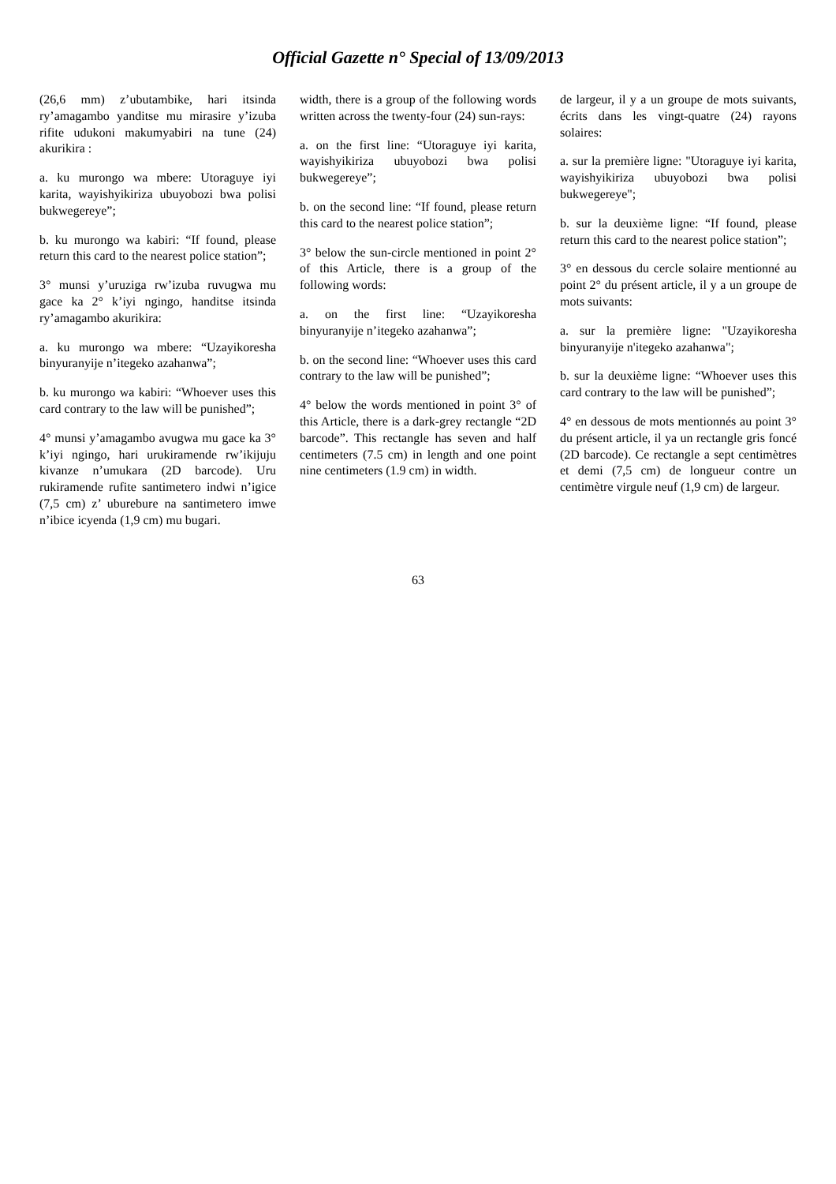Official Gazette n° Special of 13/09/2013
(26,6 mm) z’ubutambike, hari itsinda ry’amagambo yanditse mu mirasire y’izuba rifite udukoni makumyabiri na tune (24) akurikira :
a. ku murongo wa mbere: Utoraguye iyi karita, wayishyikiriza ubuyobozi bwa polisi bukwegereye”;
b. ku murongo wa kabiri: “If found, please return this card to the nearest police station”;
3° munsi y’uruziga rw’izuba ruvugwa mu gace ka 2° k’iyi ngingo, handitse itsinda ry’amagambo akurikira:
a. ku murongo wa mbere: “Uzayikoresha binyuranyije n’itegeko azahanwa”;
b. ku murongo wa kabiri: “Whoever uses this card contrary to the law will be punished”;
4° munsi y’amagambo avugwa mu gace ka 3° k’iyi ngingo, hari urukiramende rw’ikijuju kivanze n’umukara (2D barcode). Uru rukiramende rufite santimetero indwi n’igice (7,5 cm) z’ uburebure na santimetero imwe n’ibice icyenda (1,9 cm) mu bugari.
width, there is a group of the following words written across the twenty-four (24) sun-rays:
a. on the first line: “Utoraguye iyi karita, wayishyikiriza ubuyobozi bwa polisi bukwegereye”;
b. on the second line: “If found, please return this card to the nearest police station”;
3° below the sun-circle mentioned in point 2° of this Article, there is a group of the following words:
a. on the first line: “Uzayikoresha binyuranyije n’itegeko azahanwa”;
b. on the second line: “Whoever uses this card contrary to the law will be punished”;
4° below the words mentioned in point 3° of this Article, there is a dark-grey rectangle “2D barcode”. This rectangle has seven and half centimeters (7.5 cm) in length and one point nine centimeters (1.9 cm) in width.
de largeur, il y a un groupe de mots suivants, écrits dans les vingt-quatre (24) rayons solaires:
a. sur la première ligne: "Utoraguye iyi karita, wayishyikiriza ubuyobozi bwa polisi bukwegereye";
b. sur la deuxième ligne: “If found, please return this card to the nearest police station”;
3° en dessous du cercle solaire mentionné au point 2° du présent article, il y a un groupe de mots suivants:
a. sur la première ligne: "Uzayikoresha binyuranyije n'itegeko azahanwa";
b. sur la deuxième ligne: “Whoever uses this card contrary to the law will be punished”;
4° en dessous de mots mentionnés au point 3° du présent article, il ya un rectangle gris foncé (2D barcode). Ce rectangle a sept centimètres et demi (7,5 cm) de longueur contre un centimètre virgule neuf (1,9 cm) de largeur.
63